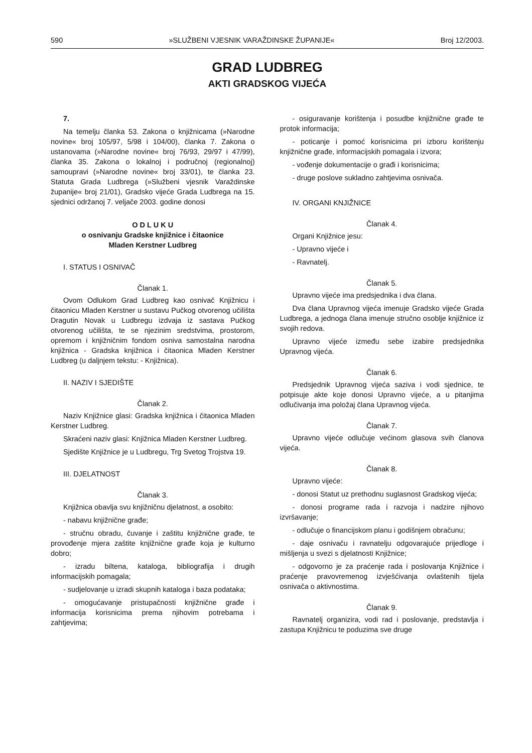590 »SLUŽBENI VJESNIK VARAŽDINSKE ŽUPANIJE« Broj 12/2003.
GRAD LUDBREG
AKTI GRADSKOG VIJEĆA
7.
Na temelju članka 53. Zakona o knjižnicama (»Narodne novine« broj 105/97, 5/98 i 104/00), članka 7. Zakona o ustanovama (»Narodne novine« broj 76/93, 29/97 i 47/99), članka 35. Zakona o lokalnoj i područnoj (regionalnoj) samoupravi (»Narodne novine« broj 33/01), te članka 23. Statuta Grada Ludbrega (»Službeni vjesnik Varaždinske županije« broj 21/01), Gradsko vijeće Grada Ludbrega na 15. sjednici održanoj 7. veljače 2003. godine donosi
O D L U K U
o osnivanju Gradske knjižnice i čitaonice
Mladen Kerstner Ludbreg
I. STATUS I OSNIVAČ
Članak 1.
Ovom Odlukom Grad Ludbreg kao osnivač Knjižnicu i čitaonicu Mladen Kerstner u sustavu Pučkog otvorenog učilišta Dragutin Novak u Ludbregu izdvaja iz sastava Pučkog otvorenog učilišta, te se njezinim sredstvima, prostorom, opremom i knjižničnim fondom osniva samostalna narodna knjižnica - Gradska knjižnica i čitaonica Mladen Kerstner Ludbreg (u daljnjem tekstu: - Knjižnica).
II. NAZIV I SJEDIŠTE
Članak 2.
Naziv Knjižnice glasi: Gradska knjižnica i čitaonica Mladen Kerstner Ludbreg.
Skraćeni naziv glasi: Knjižnica Mladen Kerstner Ludbreg.
Sjedište Knjižnice je u Ludbregu, Trg Svetog Trojstva 19.
III. DJELATNOST
Članak 3.
Knjižnica obavlja svu knjižničnu djelatnost, a osobito:
- nabavu knjižnične građe;
- stručnu obradu, čuvanje i zaštitu knjižnične građe, te provođenje mjera zaštite knjižnične građe koja je kulturno dobro;
- izradu biltena, kataloga, bibliografija i drugih informacijskih pomagala;
- sudjelovanje u izradi skupnih kataloga i baza podataka;
- omogućavanje pristupačnosti knjižnične građe i informacija korisnicima prema njihovim potrebama i zahtjevima;
- osiguravanje korištenja i posudbe knjižnične građe te protok informacija;
- poticanje i pomoć korisnicima pri izboru korištenju knjižnične građe, informacijskih pomagala i izvora;
- vođenje dokumentacije o građi i korisnicima;
- druge poslove sukladno zahtjevima osnivača.
IV. ORGANI KNJIŽNICE
Članak 4.
Organi Knjižnice jesu:
- Upravno vijeće i
- Ravnatelj.
Članak 5.
Upravno vijeće ima predsjednika i dva člana.
Dva člana Upravnog vijeća imenuje Gradsko vijeće Grada Ludbrega, a jednoga člana imenuje stručno osoblje knjižnice iz svojih redova.
Upravno vijeće između sebe izabire predsjednika Upravnog vijeća.
Članak 6.
Predsjednik Upravnog vijeća saziva i vodi sjednice, te potpisuje akte koje donosi Upravno vijeće, a u pitanjima odlučivanja ima položaj člana Upravnog vijeća.
Članak 7.
Upravno vijeće odlučuje većinom glasova svih članova vijeća.
Članak 8.
Upravno vijeće:
- donosi Statut uz prethodnu suglasnost Gradskog vijeća;
- donosi programe rada i razvoja i nadzire njihovo izvršavanje;
- odlučuje o financijskom planu i godišnjem obračunu;
- daje osnivaču i ravnatelju odgovarajuće prijedloge i mišljenja u svezi s djelatnosti Knjižnice;
- odgovorno je za praćenje rada i poslovanja Knjižnice i praćenje pravovremenog izvješćivanja ovlaštenih tijela osnivača o aktivnostima.
Članak 9.
Ravnatelj organizira, vodi rad i poslovanje, predstavlja i zastupa Knjižnicu te poduzima sve druge